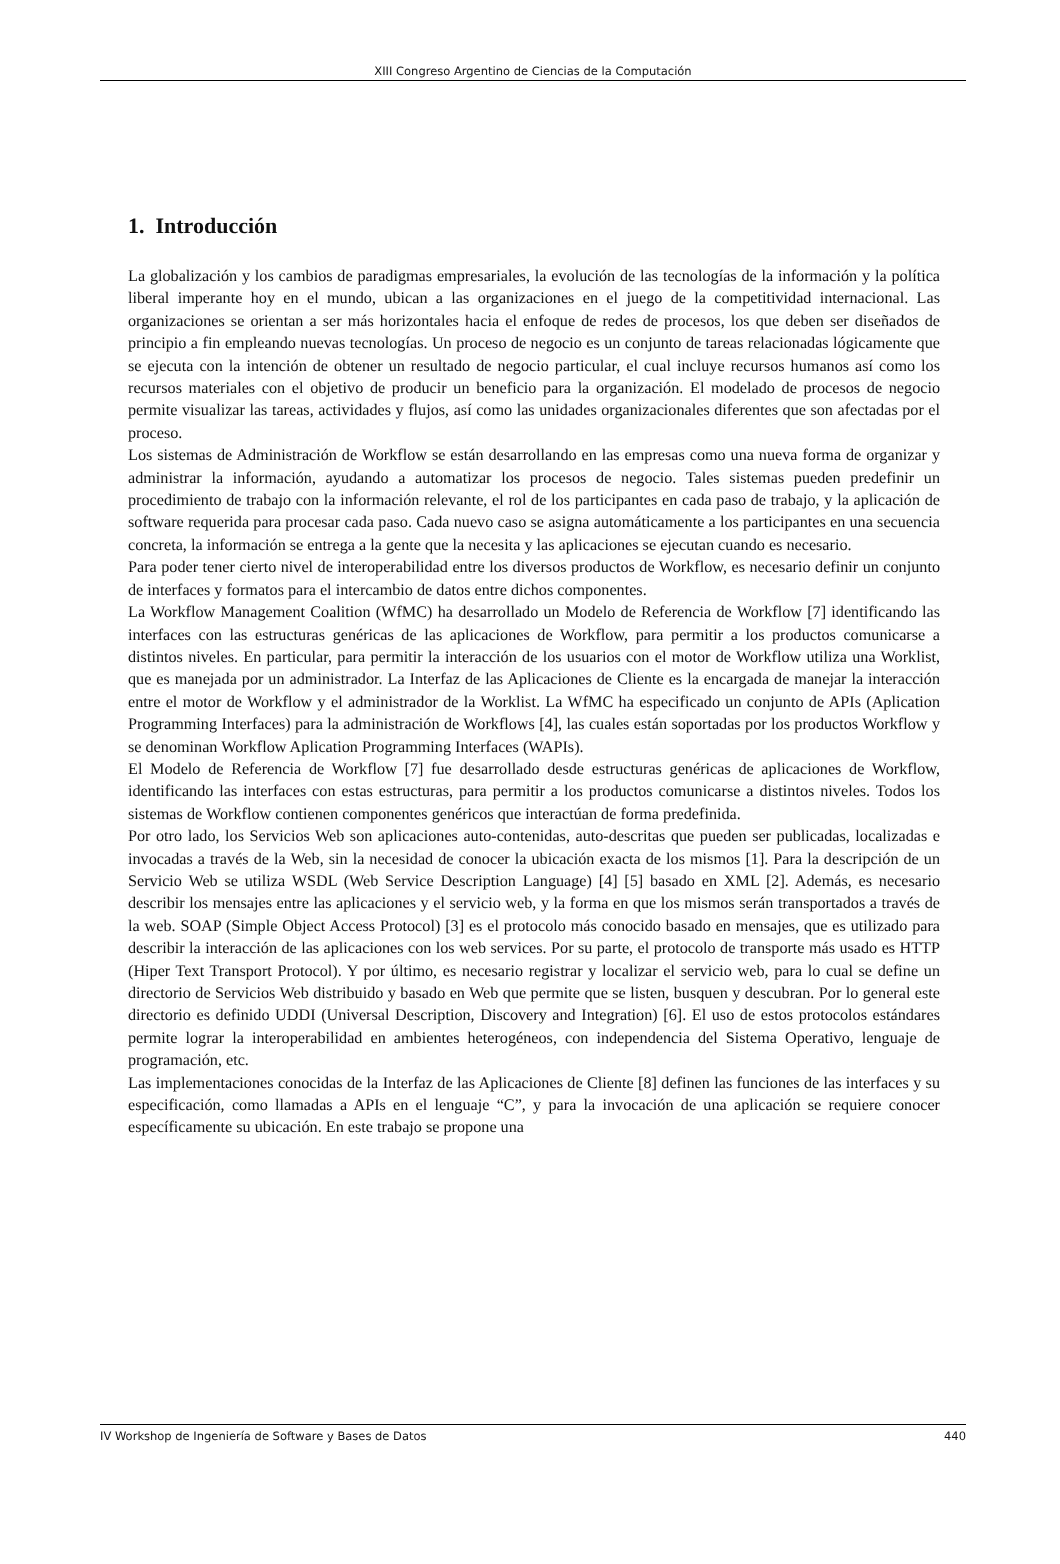XIII Congreso Argentino de Ciencias de la Computación
1. Introducción
La globalización y los cambios de paradigmas empresariales, la evolución de las tecnologías de la información y la política liberal imperante hoy en el mundo, ubican a las organizaciones en el juego de la competitividad internacional. Las organizaciones se orientan a ser más horizontales hacia el enfoque de redes de procesos, los que deben ser diseñados de principio a fin empleando nuevas tecnologías. Un proceso de negocio es un conjunto de tareas relacionadas lógicamente que se ejecuta con la intención de obtener un resultado de negocio particular, el cual incluye recursos humanos así como los recursos materiales con el objetivo de producir un beneficio para la organización. El modelado de procesos de negocio permite visualizar las tareas, actividades y flujos, así como las unidades organizacionales diferentes que son afectadas por el proceso.
Los sistemas de Administración de Workflow se están desarrollando en las empresas como una nueva forma de organizar y administrar la información, ayudando a automatizar los procesos de negocio. Tales sistemas pueden predefinir un procedimiento de trabajo con la información relevante, el rol de los participantes en cada paso de trabajo, y la aplicación de software requerida para procesar cada paso. Cada nuevo caso se asigna automáticamente a los participantes en una secuencia concreta, la información se entrega a la gente que la necesita y las aplicaciones se ejecutan cuando es necesario.
Para poder tener cierto nivel de interoperabilidad entre los diversos productos de Workflow, es necesario definir un conjunto de interfaces y formatos para el intercambio de datos entre dichos componentes.
La Workflow Management Coalition (WfMC) ha desarrollado un Modelo de Referencia de Workflow [7] identificando las interfaces con las estructuras genéricas de las aplicaciones de Workflow, para permitir a los productos comunicarse a distintos niveles. En particular, para permitir la interacción de los usuarios con el motor de Workflow utiliza una Worklist, que es manejada por un administrador. La Interfaz de las Aplicaciones de Cliente es la encargada de manejar la interacción entre el motor de Workflow y el administrador de la Worklist. La WfMC ha especificado un conjunto de APIs (Aplication Programming Interfaces) para la administración de Workflows [4], las cuales están soportadas por los productos Workflow y se denominan Workflow Aplication Programming Interfaces (WAPIs).
El Modelo de Referencia de Workflow [7] fue desarrollado desde estructuras genéricas de aplicaciones de Workflow, identificando las interfaces con estas estructuras, para permitir a los productos comunicarse a distintos niveles. Todos los sistemas de Workflow contienen componentes genéricos que interactúan de forma predefinida.
Por otro lado, los Servicios Web son aplicaciones auto-contenidas, auto-descritas que pueden ser publicadas, localizadas e invocadas a través de la Web, sin la necesidad de conocer la ubicación exacta de los mismos [1]. Para la descripción de un Servicio Web se utiliza WSDL (Web Service Description Language) [4] [5] basado en XML [2]. Además, es necesario describir los mensajes entre las aplicaciones y el servicio web, y la forma en que los mismos serán transportados a través de la web. SOAP (Simple Object Access Protocol) [3] es el protocolo más conocido basado en mensajes, que es utilizado para describir la interacción de las aplicaciones con los web services. Por su parte, el protocolo de transporte más usado es HTTP (Hiper Text Transport Protocol). Y por último, es necesario registrar y localizar el servicio web, para lo cual se define un directorio de Servicios Web distribuido y basado en Web que permite que se listen, busquen y descubran. Por lo general este directorio es definido UDDI (Universal Description, Discovery and Integration) [6]. El uso de estos protocolos estándares permite lograr la interoperabilidad en ambientes heterogéneos, con independencia del Sistema Operativo, lenguaje de programación, etc.
Las implementaciones conocidas de la Interfaz de las Aplicaciones de Cliente [8] definen las funciones de las interfaces y su especificación, como llamadas a APIs en el lenguaje “C”, y para la invocación de una aplicación se requiere conocer específicamente su ubicación. En este trabajo se propone una
IV Workshop de Ingeniería de Software y Bases de Datos 440